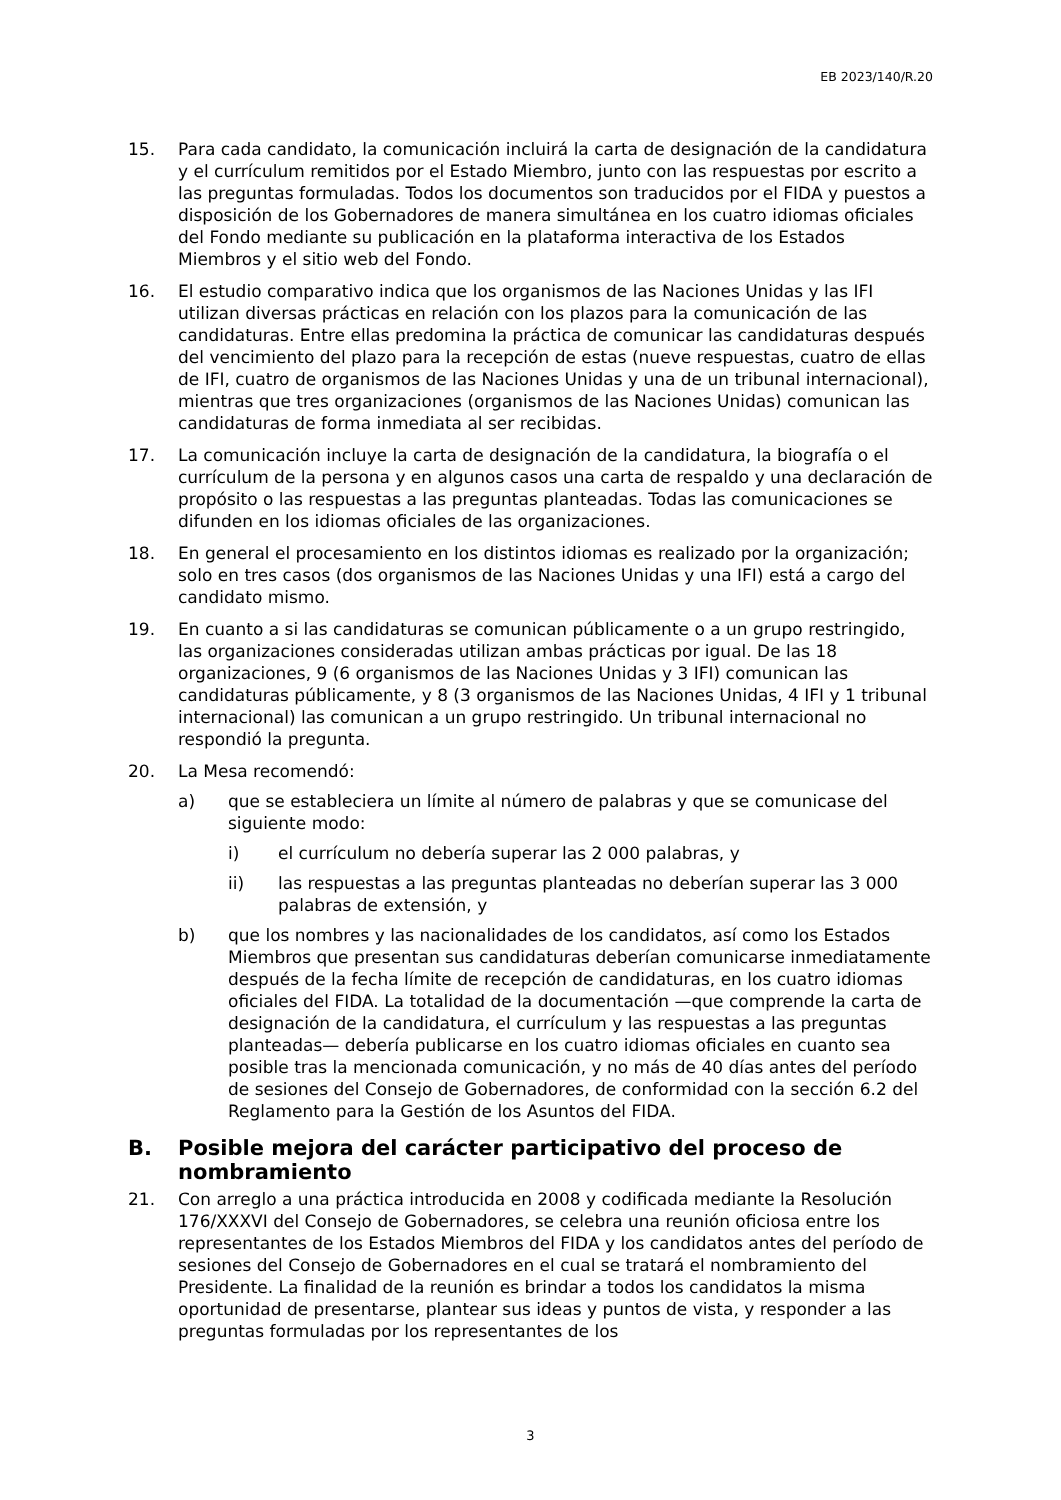EB 2023/140/R.20
15. Para cada candidato, la comunicación incluirá la carta de designación de la candidatura y el currículum remitidos por el Estado Miembro, junto con las respuestas por escrito a las preguntas formuladas. Todos los documentos son traducidos por el FIDA y puestos a disposición de los Gobernadores de manera simultánea en los cuatro idiomas oficiales del Fondo mediante su publicación en la plataforma interactiva de los Estados Miembros y el sitio web del Fondo.
16. El estudio comparativo indica que los organismos de las Naciones Unidas y las IFI utilizan diversas prácticas en relación con los plazos para la comunicación de las candidaturas. Entre ellas predomina la práctica de comunicar las candidaturas después del vencimiento del plazo para la recepción de estas (nueve respuestas, cuatro de ellas de IFI, cuatro de organismos de las Naciones Unidas y una de un tribunal internacional), mientras que tres organizaciones (organismos de las Naciones Unidas) comunican las candidaturas de forma inmediata al ser recibidas.
17. La comunicación incluye la carta de designación de la candidatura, la biografía o el currículum de la persona y en algunos casos una carta de respaldo y una declaración de propósito o las respuestas a las preguntas planteadas. Todas las comunicaciones se difunden en los idiomas oficiales de las organizaciones.
18. En general el procesamiento en los distintos idiomas es realizado por la organización; solo en tres casos (dos organismos de las Naciones Unidas y una IFI) está a cargo del candidato mismo.
19. En cuanto a si las candidaturas se comunican públicamente o a un grupo restringido, las organizaciones consideradas utilizan ambas prácticas por igual. De las 18 organizaciones, 9 (6 organismos de las Naciones Unidas y 3 IFI) comunican las candidaturas públicamente, y 8 (3 organismos de las Naciones Unidas, 4 IFI y 1 tribunal internacional) las comunican a un grupo restringido. Un tribunal internacional no respondió la pregunta.
20. La Mesa recomendó:
a) que se estableciera un límite al número de palabras y que se comunicase del siguiente modo:
i) el currículum no debería superar las 2 000 palabras, y
ii) las respuestas a las preguntas planteadas no deberían superar las 3 000 palabras de extensión, y
b) que los nombres y las nacionalidades de los candidatos, así como los Estados Miembros que presentan sus candidaturas deberían comunicarse inmediatamente después de la fecha límite de recepción de candidaturas, en los cuatro idiomas oficiales del FIDA. La totalidad de la documentación —que comprende la carta de designación de la candidatura, el currículum y las respuestas a las preguntas planteadas— debería publicarse en los cuatro idiomas oficiales en cuanto sea posible tras la mencionada comunicación, y no más de 40 días antes del período de sesiones del Consejo de Gobernadores, de conformidad con la sección 6.2 del Reglamento para la Gestión de los Asuntos del FIDA.
B. Posible mejora del carácter participativo del proceso de nombramiento
21. Con arreglo a una práctica introducida en 2008 y codificada mediante la Resolución 176/XXXVI del Consejo de Gobernadores, se celebra una reunión oficiosa entre los representantes de los Estados Miembros del FIDA y los candidatos antes del período de sesiones del Consejo de Gobernadores en el cual se tratará el nombramiento del Presidente. La finalidad de la reunión es brindar a todos los candidatos la misma oportunidad de presentarse, plantear sus ideas y puntos de vista, y responder a las preguntas formuladas por los representantes de los
3